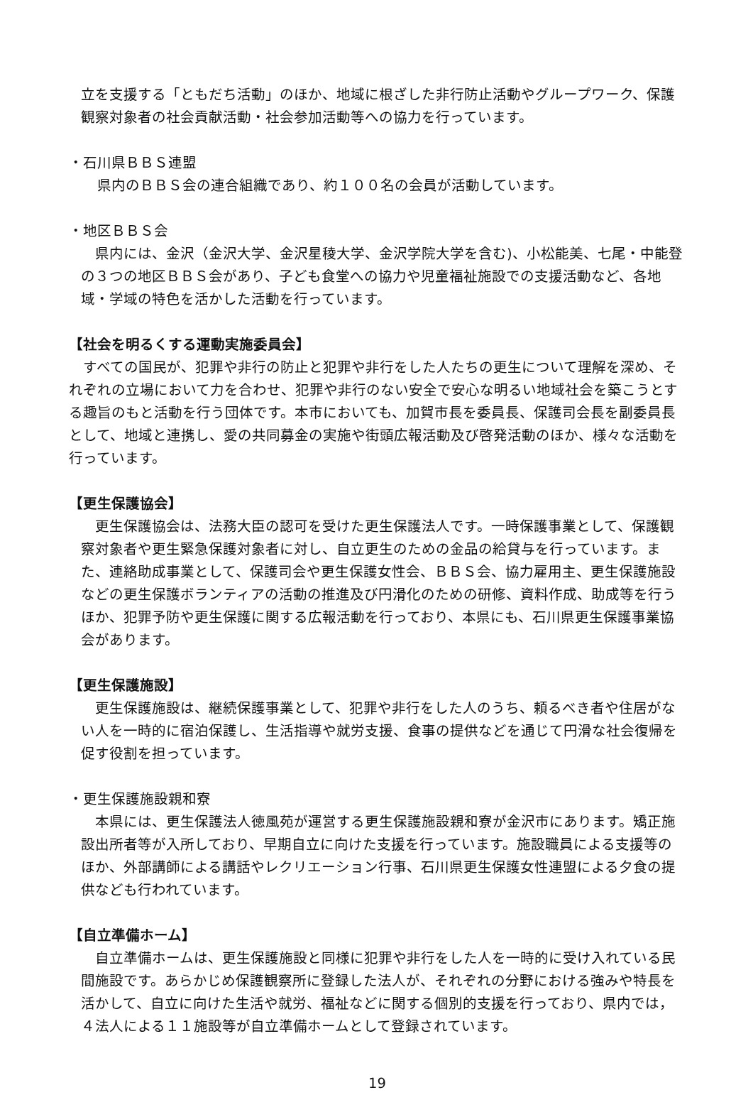立を支援する「ともだち活動」のほか、地域に根ざした非行防止活動やグループワーク、保護観察対象者の社会貢献活動・社会参加活動等への協力を行っています。
・石川県ＢＢＳ連盟
県内のＢＢＳ会の連合組織であり、約１００名の会員が活動しています。
・地区ＢＢＳ会
　県内には、金沢（金沢大学、金沢星稜大学、金沢学院大学を含む)、小松能美、七尾・中能登の３つの地区ＢＢＳ会があり、子ども食堂への協力や児童福祉施設での支援活動など、各地域・学域の特色を活かした活動を行っています。
【社会を明るくする運動実施委員会】
　すべての国民が、犯罪や非行の防止と犯罪や非行をした人たちの更生について理解を深め、それぞれの立場において力を合わせ、犯罪や非行のない安全で安心な明るい地域社会を築こうとする趣旨のもと活動を行う団体です。本市においても、加賀市長を委員長、保護司会長を副委員長として、地域と連携し、愛の共同募金の実施や街頭広報活動及び啓発活動のほか、様々な活動を行っています。
【更生保護協会】
　更生保護協会は、法務大臣の認可を受けた更生保護法人です。一時保護事業として、保護観察対象者や更生緊急保護対象者に対し、自立更生のための金品の給貸与を行っています。また、連絡助成事業として、保護司会や更生保護女性会、ＢＢＳ会、協力雇用主、更生保護施設などの更生保護ボランティアの活動の推進及び円滑化のための研修、資料作成、助成等を行うほか、犯罪予防や更生保護に関する広報活動を行っており、本県にも、石川県更生保護事業協会があります。
【更生保護施設】
　更生保護施設は、継続保護事業として、犯罪や非行をした人のうち、頼るべき者や住居がない人を一時的に宿泊保護し、生活指導や就労支援、食事の提供などを通じて円滑な社会復帰を促す役割を担っています。
・更生保護施設親和寮
　本県には、更生保護法人徳風苑が運営する更生保護施設親和寮が金沢市にあります。矯正施設出所者等が入所しており、早期自立に向けた支援を行っています。施設職員による支援等のほか、外部講師による講話やレクリエーション行事、石川県更生保護女性連盟による夕食の提供なども行われています。
【自立準備ホーム】
　自立準備ホームは、更生保護施設と同様に犯罪や非行をした人を一時的に受け入れている民間施設です。あらかじめ保護観察所に登録した法人が、それぞれの分野における強みや特長を活かして、自立に向けた生活や就労、福祉などに関する個別的支援を行っており、県内では，４法人による１１施設等が自立準備ホームとして登録されています。
19